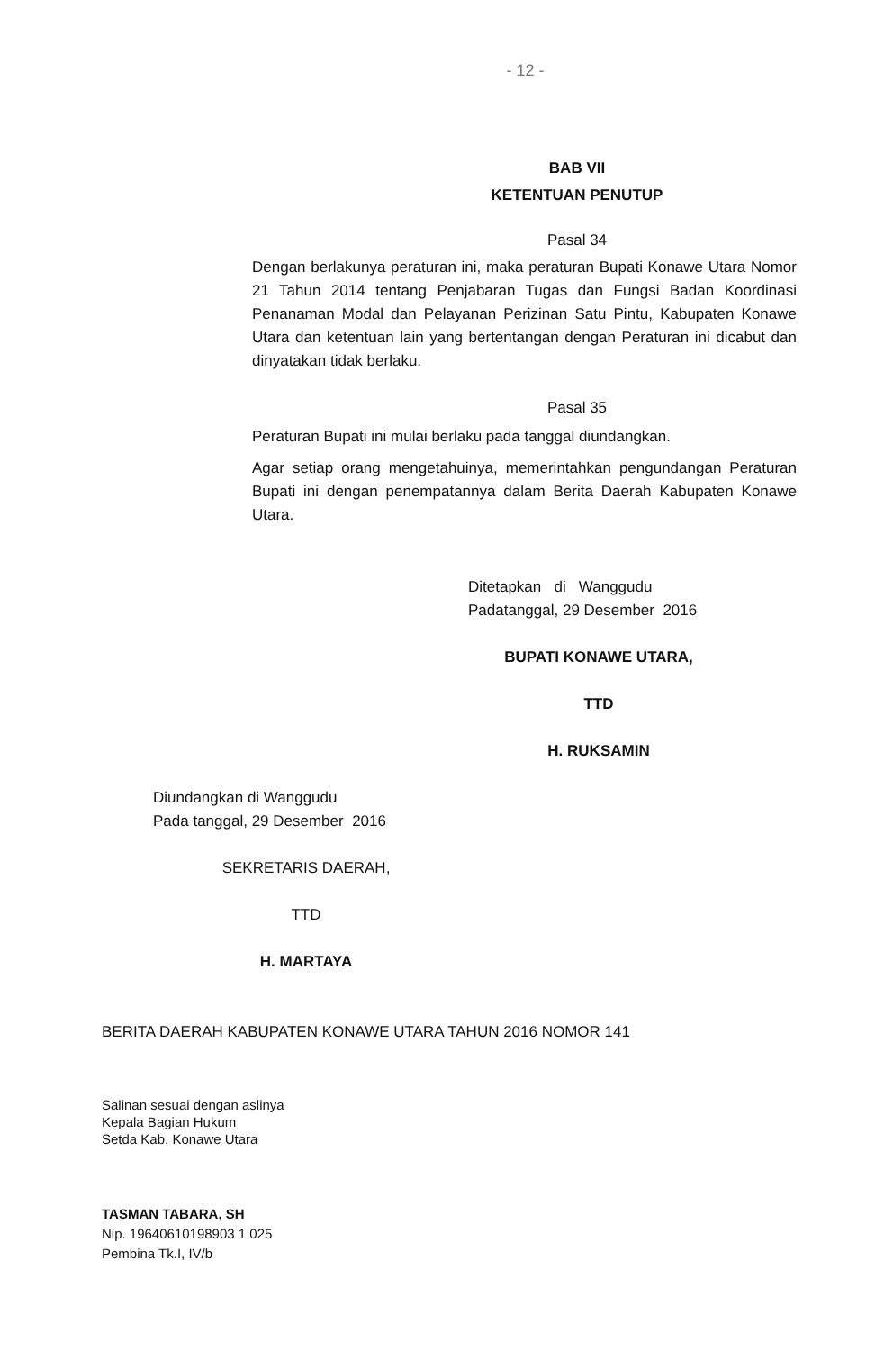- 12 -
BAB VII
KETENTUAN PENUTUP
Pasal 34
Dengan berlakunya peraturan ini, maka peraturan Bupati Konawe Utara Nomor 21 Tahun 2014 tentang Penjabaran Tugas dan Fungsi Badan Koordinasi Penanaman Modal dan Pelayanan Perizinan Satu Pintu, Kabupaten Konawe Utara dan ketentuan lain yang bertentangan dengan Peraturan ini dicabut dan dinyatakan tidak berlaku.
Pasal 35
Peraturan Bupati ini mulai berlaku pada tanggal diundangkan.
Agar setiap orang mengetahuinya, memerintahkan pengundangan Peraturan Bupati ini dengan penempatannya dalam Berita Daerah Kabupaten Konawe Utara.
Ditetapkan di Wanggudu
Padatanggal, 29 Desember 2016
BUPATI KONAWE UTARA,
TTD
H. RUKSAMIN
Diundangkan di Wanggudu
Pada tanggal, 29 Desember 2016
SEKRETARIS DAERAH,
TTD
H. MARTAYA
BERITA DAERAH KABUPATEN KONAWE UTARA TAHUN 2016 NOMOR 141
Salinan sesuai dengan aslinya
Kepala Bagian Hukum
Setda Kab. Konawe Utara
TASMAN TABARA, SH
Nip. 19640610198903 1 025
Pembina Tk.I, IV/b